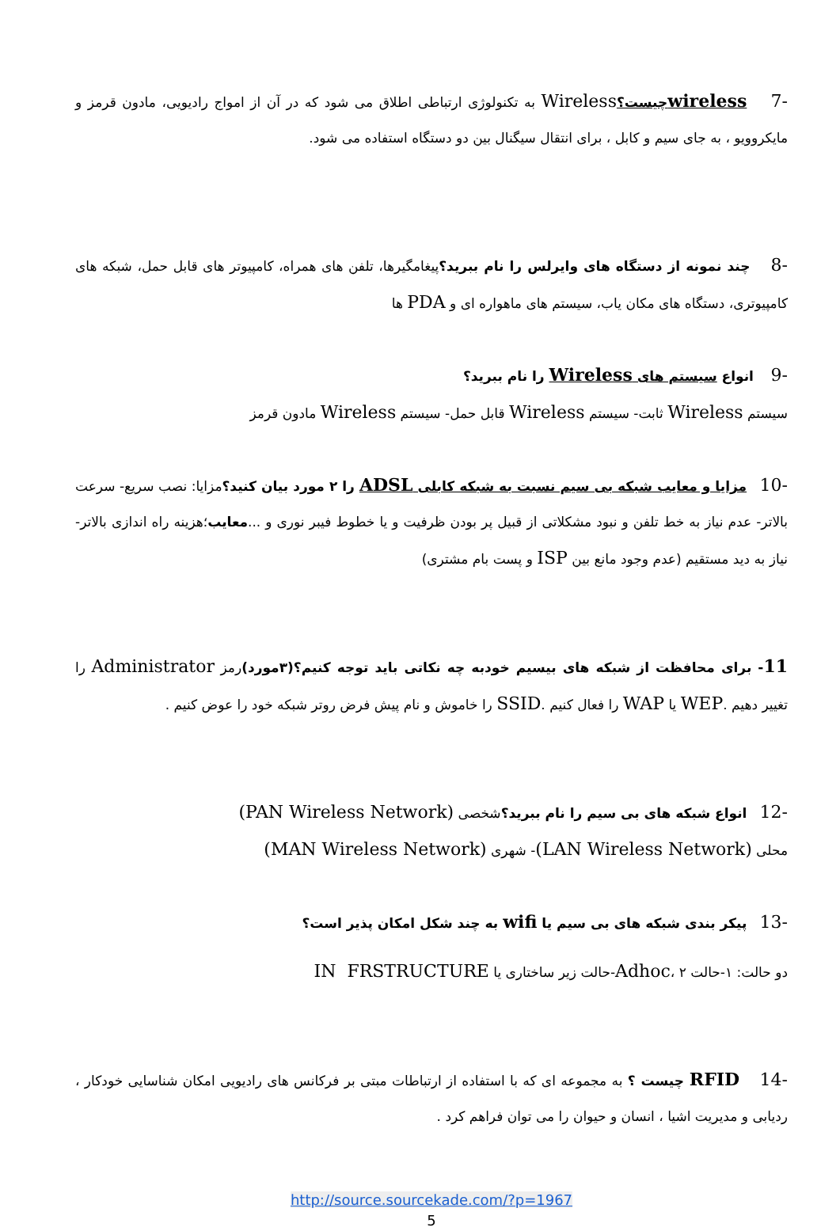-7 wirelessچیست؟Wireless به تکنولوژی ارتباطی اطلاق می شود که در آن از امواج رادیویی، مادون قرمز و مایکروویو ، به جای سیم و کابل ، برای انتقال سیگنال بین دو دستگاه استفاده می شود.
-8 چند نمونه از دستگاه های وایرلس را نام ببرید؟پیغامگیرها، تلفن های همراه، کامپیوتر های قابل حمل، شبکه های کامپیوتری، دستگاه های مکان یاب، سیستم های ماهواره ای و PDA ها
-9 انواع سیستم های Wireless را نام ببرید؟
سیستم Wireless ثابت- سیستم Wireless قابل حمل- سیستم Wireless مادون قرمز
-10 مزایا و معایب شبکه بی سیم نسبت به شبکه کابلی ADSL را ۲ مورد بیان کنید؟مزایا: نصب سریع- سرعت بالاتر- عدم نیاز به خط تلفن و نبود مشکلاتی از قبیل پر بودن ظرفیت و یا خطوط فیبر نوری و ...معایب؛هزینه راه اندازی بالاتر- نیاز به دید مستقیم (عدم وجود مانع بین ISP و پست بام مشتری)
11- برای محافظت از شبکه های بیسیم خودبه چه نکاتی باید توجه کنیم؟(۳مورد) رمز Administrator را تغییر دهیم .WEP یا WAP را فعال کنیم .SSID را خاموش و نام پیش فرض روتر شبکه خود را عوض کنیم .
-12 انواع شبکه های بی سیم را نام ببرید؟شخصی (PAN Wireless Network)
محلی (LAN Wireless Network)- شهری (MAN Wireless Network)
-13 پیکر بندی شبکه های بی سیم یا wifi به چند شکل امکان پذیر است؟
دو حالت: ۱-حالت Adhoc، ۲-حالت زیر ساختاری یا IN FRSTRUCTURE
-14 RFID چیست ؟ به مجموعه ای که با استفاده از ارتباطات مبتی بر فرکانس های رادیویی امکان شناسایی خودکار ، ردیابی و مدیریت اشیا ، انسان و حیوان را می توان فراهم کرد .
http://source.sourcekade.com/?p=1967
5